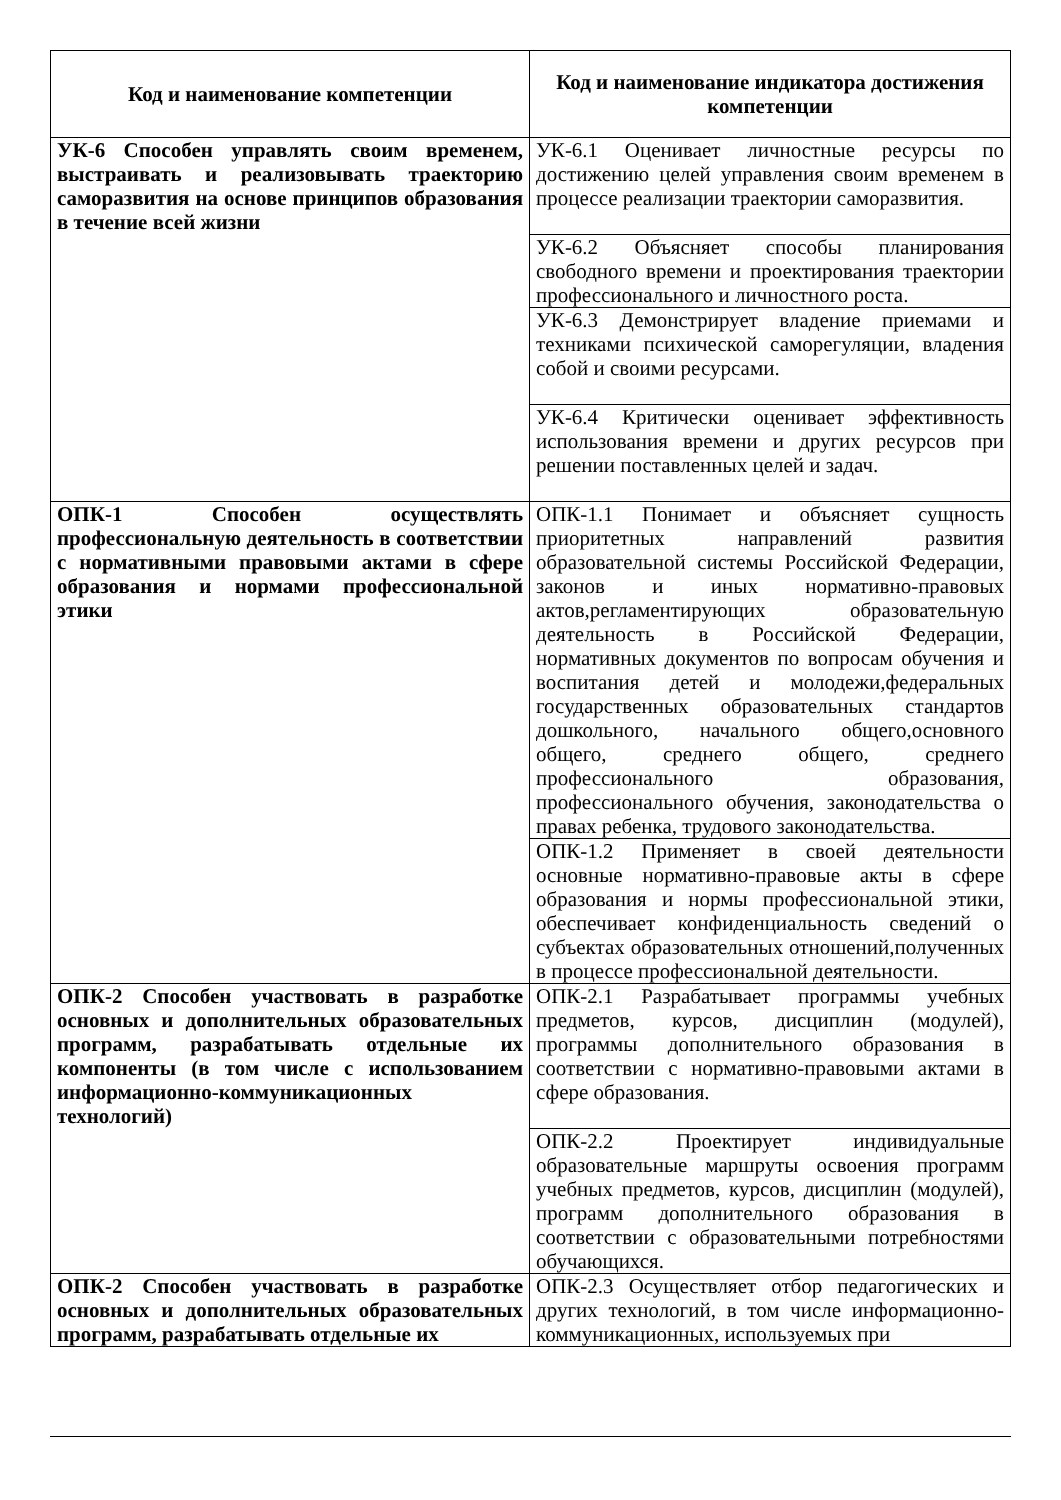| Код и наименование компетенции | Код и наименование индикатора достижения компетенции |
| --- | --- |
| УК-6 Способен управлять своим временем, выстраивать и реализовывать траекторию саморазвития на основе принципов образования в течение всей жизни | УК-6.1 Оценивает личностные ресурсы по достижению целей управления своим временем в процессе реализации траектории саморазвития. |
| | УК-6.2 Объясняет способы планирования свободного времени и проектирования траектории профессионального и личностного роста. |
| | УК-6.3 Демонстрирует владение приемами и техниками психической саморегуляции, владения собой и своими ресурсами. |
| | УК-6.4 Критически оценивает эффективность использования времени и других ресурсов при решении поставленных целей и задач. |
| ОПК-1 Способен осуществлять профессиональную деятельность в соответствии с нормативными правовыми актами в сфере образования и нормами профессиональной этики | ОПК-1.1 Понимает и объясняет сущность приоритетных направлений развития образовательной системы Российской Федерации, законов и иных нормативно-правовых актов,регламентирующих образовательную деятельность в Российской Федерации, нормативных документов по вопросам обучения и воспитания детей и молодежи,федеральных государственных образовательных стандартов дошкольного, начального общего,основного общего, среднего общего, среднего профессионального образования, профессионального обучения, законодательства о правах ребенка, трудового законодательства. |
| | ОПК-1.2 Применяет в своей деятельности основные нормативно-правовые акты в сфере образования и нормы профессиональной этики, обеспечивает конфиденциальность сведений о субъектах образовательных отношений,полученных в процессе профессиональной деятельности. |
| ОПК-2 Способен участвовать в разработке основных и дополнительных образовательных программ, разрабатывать отдельные их компоненты (в том числе с использованием информационно-коммуникационных технологий) | ОПК-2.1 Разрабатывает программы учебных предметов, курсов, дисциплин (модулей), программы дополнительного образования в соответствии с нормативно-правовыми актами в сфере образования. |
| | ОПК-2.2 Проектирует индивидуальные образовательные маршруты освоения программ учебных предметов, курсов, дисциплин (модулей), программ дополнительного образования в соответствии с образовательными потребностями обучающихся. |
| ОПК-2 Способен участвовать в разработке основных и дополнительных образовательных программ, разрабатывать отдельные их | ОПК-2.3 Осуществляет отбор педагогических и других технологий, в том числе информационно-коммуникационных, используемых при |